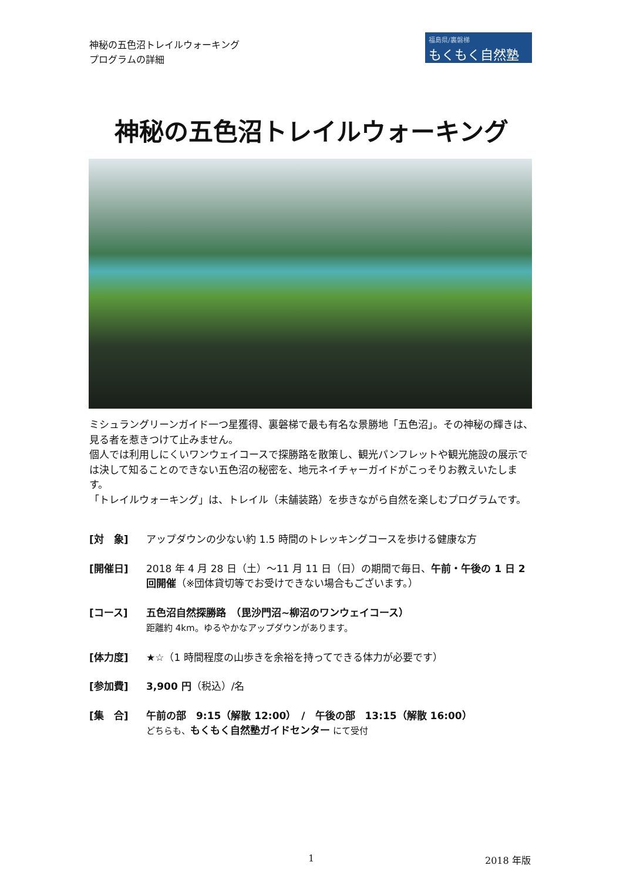神秘の五色沼トレイルウォーキング
プログラムの詳細
福島県/裏磐梯
もくもく自然塾
神秘の五色沼トレイルウォーキング
ミシュラングリーンガイド一つ星獲得、裏磐梯で最も有名な景勝地「五色沼」。その神秘の輝きは、見る者を惹きつけて止みません。
個人では利用しにくいワンウェイコースで探勝路を散策し、観光パンフレットや観光施設の展示では決して知ることのできない五色沼の秘密を、地元ネイチャーガイドがこっそりお教えいたします。
「トレイルウォーキング」は、トレイル（未舗装路）を歩きながら自然を楽しむプログラムです。
[対　象] アップダウンの少ない約 1.5 時間のトレッキングコースを歩ける健康な方
[開催日] 2018 年 4 月 28 日（土）～11 月 11 日（日）の期間で毎日、午前・午後の 1 日 2 回開催（※団体貸切等でお受けできない場合もございます。）
[コース] 五色沼自然探勝路　（毘沙門沼~柳沼のワンウェイコース）
距離約 4km。ゆるやかなアップダウンがあります。
[体力度] ★☆（1 時間程度の山歩きを余裕を持ってできる体力が必要です）
[参加費] 3,900 円（税込）/名
[集　合] 午前の部　9:15（解散 12:00）　/　午後の部　13:15（解散 16:00）
どちらも、もくもく自然塾ガイドセンター にて受付
1 2018 年版